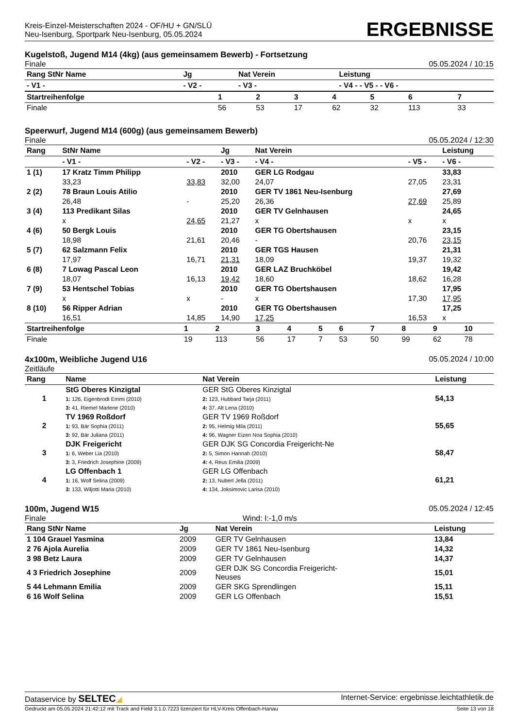Kreis-Einzel-Meisterschaften 2024 - OF/HU + GN/SLÜ
Neu-Isenburg, Sportpark Neu-Isenburg, 05.05.2024
ERGEBNISSE
Kugelstoß, Jugend M14 (4kg) (aus gemeinsamem Bewerb) - Fortsetzung
Finale 05.05.2024 / 10:15
| Rang StNr Name | Jg | Nat Verein | Leistung |
| --- | --- | --- | --- |
| - V1 - | - V2 - | - V3 - | - V4 - - V5 - - V6 - |
| Startreihenfolge | 1 | 2 | 3 | 4 | 5 | 6 | 7 |
| --- | --- | --- | --- | --- | --- | --- | --- |
| Finale | 56 | 53 | 17 | 62 | 32 | 113 | 33 |
Speerwurf, Jugend M14 (600g) (aus gemeinsamem Bewerb)
Finale 05.05.2024 / 12:30
| Rang | StNr Name | | Jg | Nat Verein | | Leistung |
| --- | --- | --- | --- | --- | --- | --- |
| | - V1 - | - V2 - | - V3 - | - V4 - | - V5 - | - V6 - |
| 1 (1) | 17 Kratz Timm Philipp | | 2010 | GER LG Rodgau | | 33,83 |
| | 33,23 | 33,83 | 32,00 | 24,07 | 27,05 | 23,31 |
| 2 (2) | 78 Braun Louis Atilio | | 2010 | GER TV 1861 Neu-Isenburg | | 27,69 |
| | 26,48 | - | 25,20 | 26,36 | 27,69 | 25,89 |
| 3 (4) | 113 Predikant Silas | | 2010 | GER TV Gelnhausen | | 24,65 |
| | x | 24,65 | 21,27 | x | x | x |
| 4 (6) | 50 Bergk Louis | | 2010 | GER TG Obertshausen | | 23,15 |
| | 18,98 | 21,61 | 20,46 | - | 20,76 | 23,15 |
| 5 (7) | 62 Salzmann Felix | | 2010 | GER TGS Hausen | | 21,31 |
| | 17,97 | 16,71 | 21,31 | 18,09 | 19,37 | 19,32 |
| 6 (8) | 7 Lowag Pascal Leon | | 2010 | GER LAZ Bruchköbel | | 19,42 |
| | 18,07 | 16,13 | 19,42 | 18,60 | 18,62 | 16,28 |
| 7 (9) | 53 Hentschel Tobias | | 2010 | GER TG Obertshausen | | 17,95 |
| | x | x | - | x | 17,30 | 17,95 |
| 8 (10) | 56 Ripper Adrian | | 2010 | GER TG Obertshausen | | 17,25 |
| | 16,51 | 14,85 | 14,90 | 17,25 | 16,53 | x |
| Startreihenfolge | 1 | 2 | 3 | 4 | 5 | 6 | 7 | 8 | 9 | 10 |
| --- | --- | --- | --- | --- | --- | --- | --- | --- | --- | --- |
| Finale | 19 | 113 | 56 | 17 | 7 | 53 | 50 | 99 | 62 | 78 |
4x100m, Weibliche Jugend U16 05.05.2024 / 10:00
Zeitläufe
| Rang | Name | Nat Verein | Leistung |
| --- | --- | --- | --- |
| 1 | StG Oberes Kinzigtal 1: 126, Eigenbrodt Emmi (2010) 3: 41, Riemel Marlene (2010) | GER StG Oberes Kinzigtal 2: 123, Hubbard Tarja (2011) 4: 37, Alt Lena (2010) | 54,13 |
| 2 | TV 1969 Roßdorf 1: 93, Bär Sophia (2011) 3: 92, Bär Juliana (2011) | GER TV 1969 Roßdorf 2: 95, Helmig Mila (2011) 4: 96, Wagner Eizen Noa Sophia (2010) | 55,65 |
| 3 | DJK Freigericht 1: 6, Weber Lia (2010) 3: 3, Friedrich Josephine (2009) | GER DJK SG Concordia Freigericht-Ne 2: 5, Simon Hannah (2010) 4: 4, Reus Emilia (2009) | 58,47 |
| 4 | LG Offenbach 1 1: 16, Wolf Selina (2009) 3: 133, Wiljotti Maria (2010) | GER LG Offenbach 2: 13, Nubert Jella (2011) 4: 134, Joksimovic Larisa (2010) | 61,21 |
100m, Jugend W15 05.05.2024 / 12:45
Finale Wind: I:-1,0 m/s
| Rang StNr Name | Jg | Nat Verein | Leistung |
| --- | --- | --- | --- |
| 1 104 Grauel Yasmina | 2009 | GER TV Gelnhausen | 13,84 |
| 2 76 Ajola Aurelia | 2009 | GER TV 1861 Neu-Isenburg | 14,32 |
| 3 98 Betz Laura | 2009 | GER TV Gelnhausen | 14,37 |
| 4 3 Friedrich Josephine | 2009 | GER DJK SG Concordia Freigericht- Neuses | 15,01 |
| 5 44 Lehmann Emilia | 2009 | GER SKG Sprendlingen | 15,11 |
| 6 16 Wolf Selina | 2009 | GER LG Offenbach | 15,51 |
Dataservice by SELTEC◢ Internet-Service: ergebnisse.leichtathletik.de
Gedruckt am 05.05.2024 21:42:12 mit Track and Field 3.1.0.7223 lizenziert für HLV-Kreis Offenbach-Hanau Seite 13 von 18